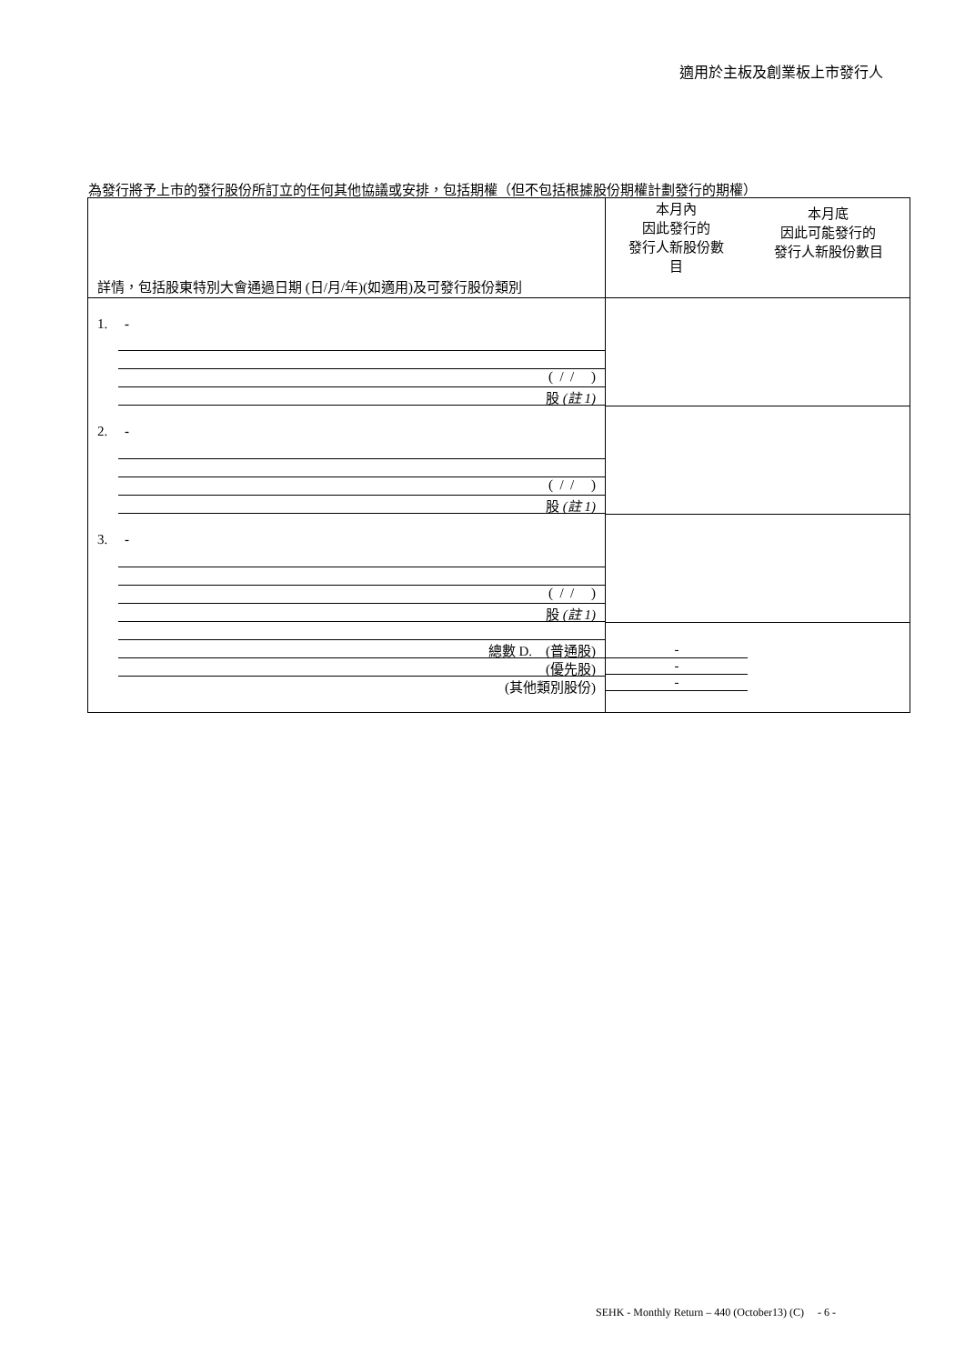適用於主板及創業板上市發行人
為發行將予上市的發行股份所訂立的任何其他協議或安排，包括期權（但不包括根據股份期權計劃發行的期權）
| 詳情，包括股東特別大會通過日期 (日/月/年)(如適用)及可發行股份類別 | 本月內 因此發行的 發行人新股份數 目 | 本月底 因此可能發行的 發行人新股份數目 |
| --- | --- | --- |
| 1. - ( / / ) 股 (註 1) | | |
| 2. - ( / / ) 股 (註 1) | | |
| 3. - ( / / ) 股 (註 1) | | |
| 總數 D. (普通股) (優先股) (其他類別股份) | - - - | |
SEHK - Monthly Return – 440 (October13) (C) - 6 -